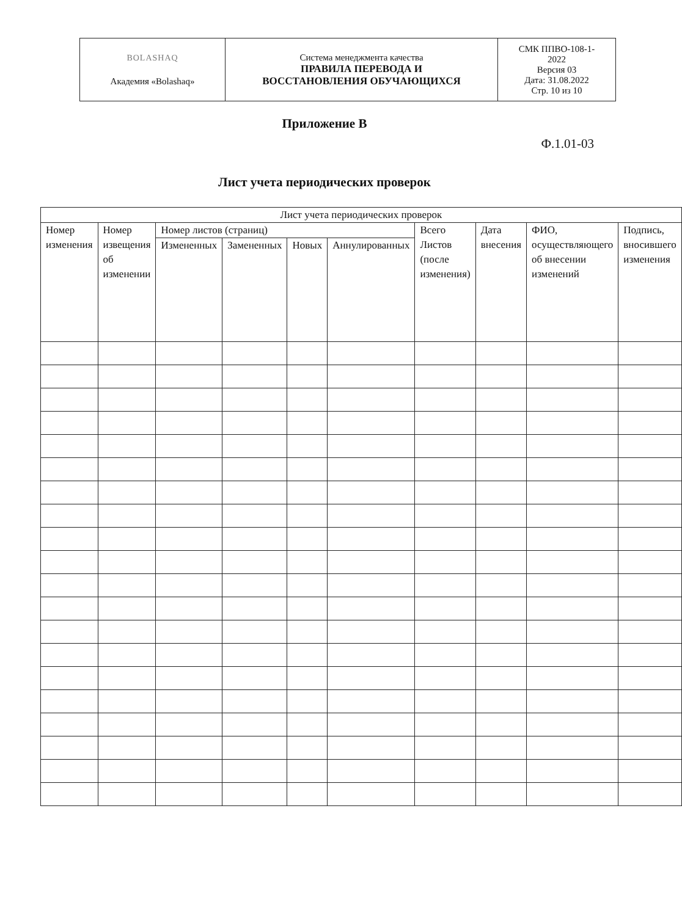| BOLASHAQ Академия «Bolashaq» | Система менеджмента качества ПРАВИЛА ПЕРЕВОДА И ВОССТАНОВЛЕНИЯ ОБУЧАЮЩИХСЯ | СМК ППВО-108-1- 2022 Версия 03 Дата: 31.08.2022 Стр. 10 из 10 |
Приложение В
Ф.1.01-03
Лист учета периодических проверок
| Лист учета периодических проверок | | | | | | | | | |
| --- | --- | --- | --- | --- | --- | --- | --- | --- | --- |
| Номер изменения | Номер извещения об изменении | Номер листов (страниц) | | | | Всего Листов (после изменения) | Дата внесения | ФИО, осуществляющего об внесении изменений | Подпись, вносившего изменения |
| | | Измененных | Замененных | Новых | Аннулированных | | | | |